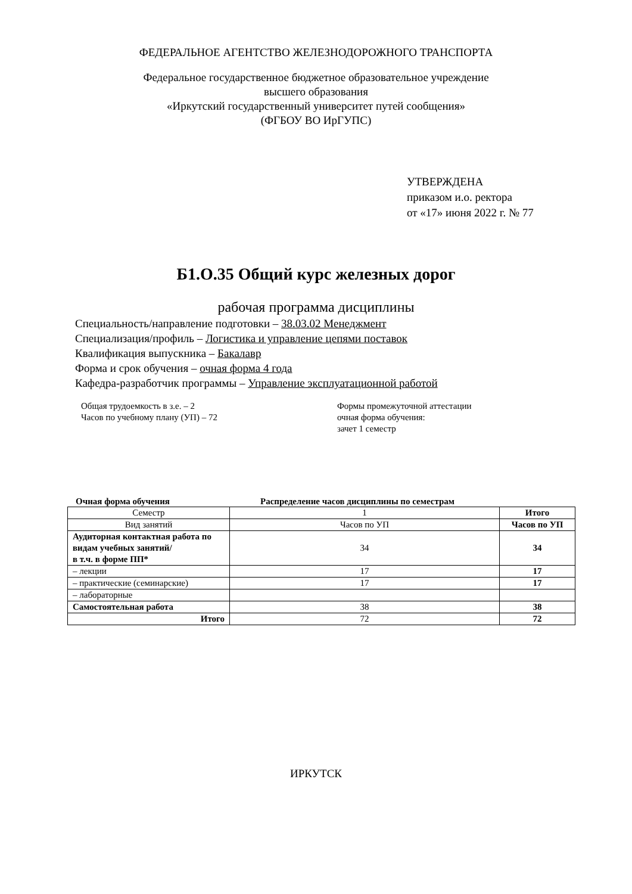ФЕДЕРАЛЬНОЕ АГЕНТСТВО ЖЕЛЕЗНОДОРОЖНОГО ТРАНСПОРТА
Федеральное государственное бюджетное образовательное учреждение
высшего образования
«Иркутский государственный университет путей сообщения»
(ФГБОУ ВО ИрГУПС)
УТВЕРЖДЕНА
приказом и.о. ректора
от «17» июня 2022 г. № 77
Б1.О.35 Общий курс железных дорог
рабочая программа дисциплины
Специальность/направление подготовки – 38.03.02 Менеджмент
Специализация/профиль – Логистика и управление цепями поставок
Квалификация выпускника – Бакалавр
Форма и срок обучения – очная форма 4 года
Кафедра-разработчик программы – Управление эксплуатационной работой
Общая трудоемкость в з.е. – 2
Часов по учебному плану (УП) – 72
Формы промежуточной аттестации
очная форма обучения:
зачет 1 семестр
Очная форма обучения Распределение часов дисциплины по семестрам
| Семестр | 1 | Итого |
| Вид занятий | Часов по УП | Часов по УП |
| Аудиторная контактная работа по видам учебных занятий/ в т.ч. в форме ПП* | 34 | 34 |
| – лекции | 17 | 17 |
| – практические (семинарские) | 17 | 17 |
| – лабораторные | | |
| Самостоятельная работа | 38 | 38 |
| Итого | 72 | 72 |
ИРКУТСК